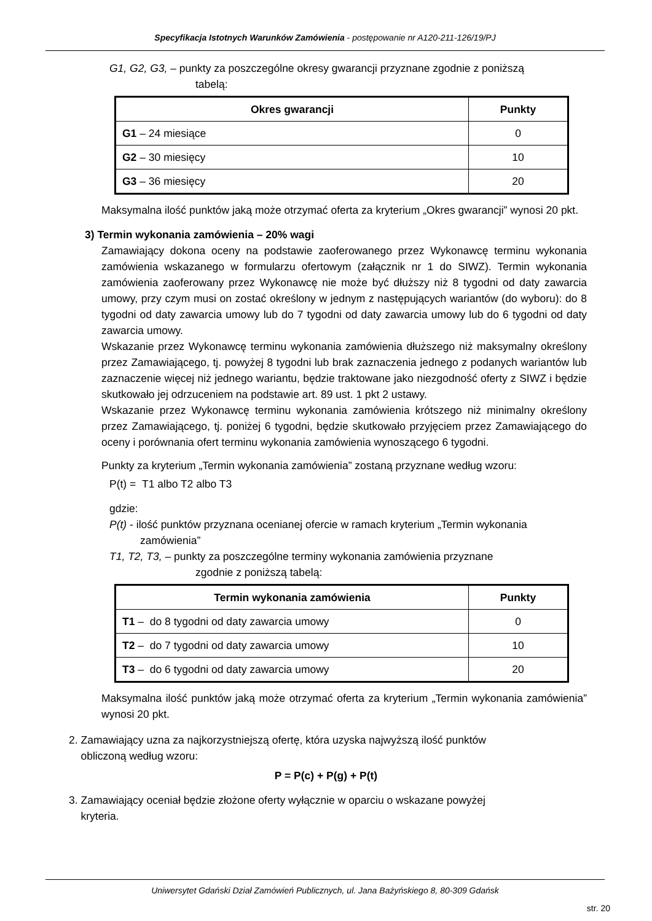Specyfikacja Istotnych Warunków Zamówienia - postępowanie nr A120-211-126/19/PJ
G1, G2, G3, – punkty za poszczególne okresy gwarancji przyznane zgodnie z poniższą
tabelą:
| Okres gwarancji | Punkty |
| --- | --- |
| G1 – 24 miesiące | 0 |
| G2 – 30 miesięcy | 10 |
| G3 – 36 miesięcy | 20 |
Maksymalna ilość punktów jaką może otrzymać oferta za kryterium „Okres gwarancji” wynosi 20 pkt.
3) Termin wykonania zamówienia – 20% wagi
Zamawiający dokona oceny na podstawie zaoferowanego przez Wykonawcę terminu wykonania zamówienia wskazanego w formularzu ofertowym (załącznik nr 1 do SIWZ). Termin wykonania zamówienia zaoferowany przez Wykonawcę nie może być dłuższy niż 8 tygodni od daty zawarcia umowy, przy czym musi on zostać określony w jednym z następujących wariantów (do wyboru): do 8 tygodni od daty zawarcia umowy lub do 7 tygodni od daty zawarcia umowy lub do 6 tygodni od daty zawarcia umowy.
Wskazanie przez Wykonawcę terminu wykonania zamówienia dłuższego niż maksymalny określony przez Zamawiającego, tj. powyżej 8 tygodni lub brak zaznaczenia jednego z podanych wariantów lub zaznaczenie więcej niż jednego wariantu, będzie traktowane jako niezgodność oferty z SIWZ i będzie skutkowało jej odrzuceniem na podstawie art. 89 ust. 1 pkt 2 ustawy.
Wskazanie przez Wykonawcę terminu wykonania zamówienia krótszego niż minimalny określony przez Zamawiającego, tj. poniżej 6 tygodni, będzie skutkowało przyjęciem przez Zamawiającego do oceny i porównania ofert terminu wykonania zamówienia wynoszącego 6 tygodni.
Punkty za kryterium „Termin wykonania zamówienia” zostaną przyznane według wzoru:
P(t) = T1 albo T2 albo T3
gdzie:
P(t) - ilość punktów przyznana ocenianej ofercie w ramach kryterium „Termin wykonania
zamówienia”
T1, T2, T3, – punkty za poszczególne terminy wykonania zamówienia przyznane
zgodnie z poniższą tabelą:
| Termin wykonania zamówienia | Punkty |
| --- | --- |
| T1 – do 8 tygodni od daty zawarcia umowy | 0 |
| T2 – do 7 tygodni od daty zawarcia umowy | 10 |
| T3 – do 6 tygodni od daty zawarcia umowy | 20 |
Maksymalna ilość punktów jaką może otrzymać oferta za kryterium „Termin wykonania zamówienia” wynosi 20 pkt.
2. Zamawiający uzna za najkorzystniejszą ofertę, która uzyska najwyższą ilość punktów
obliczoną według wzoru:
P = P(c) + P(g) + P(t)
3. Zamawiający oceniał będzie złożone oferty wyłącznie w oparciu o wskazane powyżej
kryteria.
Uniwersytet Gdański Dział Zamówień Publicznych, ul. Jana Bażyńskiego 8, 80-309 Gdańsk
str. 20